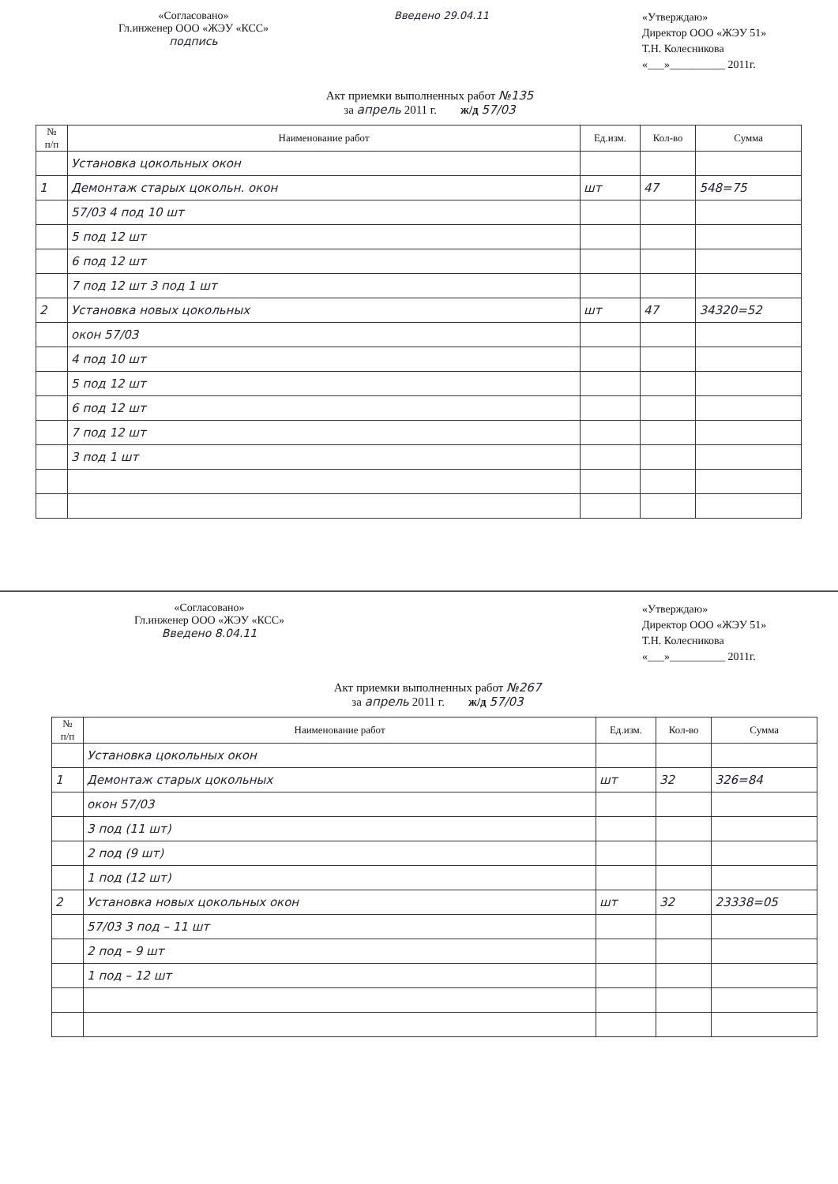«Согласовано»
Гл.инженер ООО «ЖЭУ «КСС»
подпись
Введено 29.04.11
«Утверждаю»
Директор ООО «ЖЭУ 51»
Т.Н. Колесникова
«___»__________ 2011г.
Акт приемки выполненных работ №135
за апрель 2011 г. ж/д 57/03
| № п/п | Наименование работ | Ед.изм. | Кол-во | Сумма |
| --- | --- | --- | --- | --- |
| | Установка цокольных окон | | | |
| 1 | Демонтаж старых цокольн. окон | шт | 47 | 548=75 |
| | 57/03 4 под 10 шт | | | |
| | 5 под 12 шт | | | |
| | 6 под 12 шт | | | |
| | 7 под 12 шт 3 под 1 шт | | | |
| 2 | Установка новых цокольных | шт | 47 | 34320=52 |
| | окон 57/03 | | | |
| | 4 под 10 шт | | | |
| | 5 под 12 шт | | | |
| | 6 под 12 шт | | | |
| | 7 под 12 шт | | | |
| | 3 под 1 шт | | | |
«Согласовано»
Гл.инженер ООО «ЖЭУ «КСС»
Введено 8.04.11
«Утверждаю»
Директор ООО «ЖЭУ 51»
Т.Н. Колесникова
«___»__________ 2011г.
Акт приемки выполненных работ №267
за апрель 2011 г. ж/д 57/03
| № п/п | Наименование работ | Ед.изм. | Кол-во | Сумма |
| --- | --- | --- | --- | --- |
| | Установка цокольных окон | | | |
| 1 | Демонтаж старых цокольных | шт | 32 | 326=84 |
| | окон 57/03 | | | |
| | 3 под (11 шт) | | | |
| | 2 под (9 шт) | | | |
| | 1 под (12 шт) | | | |
| 2 | Установка новых цокольных окон | шт | 32 | 23338=05 |
| | 57/03 3 под – 11 шт | | | |
| | 2 под – 9 шт | | | |
| | 1 под – 12 шт | | | |